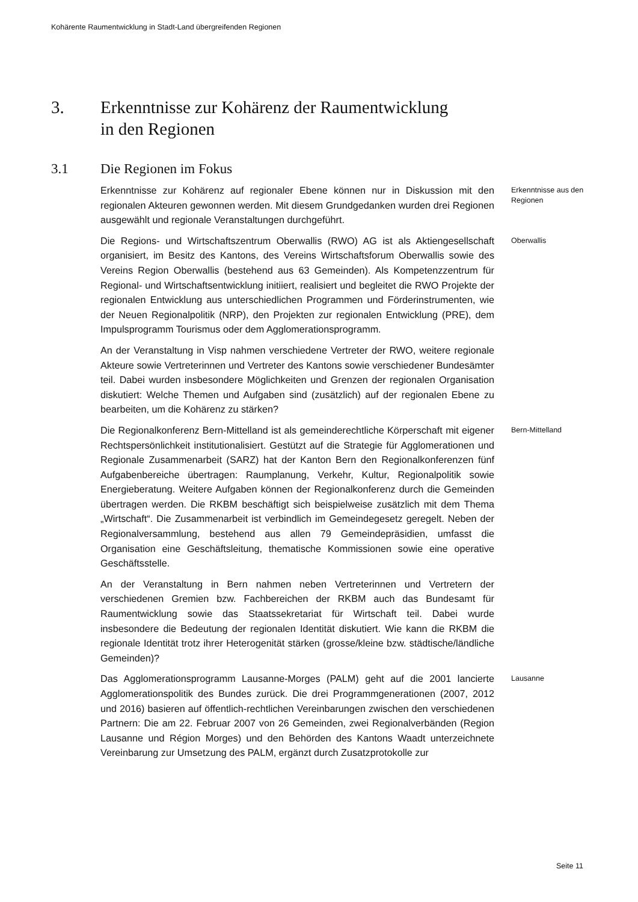Kohärente Raumentwicklung in Stadt-Land übergreifenden Regionen
3. Erkenntnisse zur Kohärenz der Raumentwicklung
in den Regionen
3.1 Die Regionen im Fokus
Erkenntnisse zur Kohärenz auf regionaler Ebene können nur in Diskussion mit den regionalen Akteuren gewonnen werden. Mit diesem Grundgedanken wurden drei Regionen ausgewählt und regionale Veranstaltungen durchgeführt.
Erkenntnisse aus den Regionen
Die Regions- und Wirtschaftszentrum Oberwallis (RWO) AG ist als Aktiengesellschaft organisiert, im Besitz des Kantons, des Vereins Wirtschaftsforum Oberwallis sowie des Vereins Region Oberwallis (bestehend aus 63 Gemeinden). Als Kompetenzzentrum für Regional- und Wirtschaftsentwicklung initiiert, realisiert und begleitet die RWO Projekte der regionalen Entwicklung aus unterschiedlichen Programmen und Förderinstrumenten, wie der Neuen Regionalpolitik (NRP), den Projekten zur regionalen Entwicklung (PRE), dem Impulsprogramm Tourismus oder dem Agglomerationsprogramm.
Oberwallis
An der Veranstaltung in Visp nahmen verschiedene Vertreter der RWO, weitere regionale Akteure sowie Vertreterinnen und Vertreter des Kantons sowie verschiedener Bundesämter teil. Dabei wurden insbesondere Möglichkeiten und Grenzen der regionalen Organisation diskutiert: Welche Themen und Aufgaben sind (zusätzlich) auf der regionalen Ebene zu bearbeiten, um die Kohärenz zu stärken?
Die Regionalkonferenz Bern-Mittelland ist als gemeinderechtliche Körperschaft mit eigener Rechtspersönlichkeit institutionalisiert. Gestützt auf die Strategie für Agglomerationen und Regionale Zusammenarbeit (SARZ) hat der Kanton Bern den Regionalkonferenzen fünf Aufgabenbereiche übertragen: Raumplanung, Verkehr, Kultur, Regionalpolitik sowie Energieberatung. Weitere Aufgaben können der Regionalkonferenz durch die Gemeinden übertragen werden. Die RKBM beschäftigt sich beispielweise zusätzlich mit dem Thema „Wirtschaft“. Die Zusammenarbeit ist verbindlich im Gemeindegesetz geregelt. Neben der Regionalversammlung, bestehend aus allen 79 Gemeindepräsidien, umfasst die Organisation eine Geschäftsleitung, thematische Kommissionen sowie eine operative Geschäftsstelle.
Bern-Mittelland
An der Veranstaltung in Bern nahmen neben Vertreterinnen und Vertretern der verschiedenen Gremien bzw. Fachbereichen der RKBM auch das Bundesamt für Raumentwicklung sowie das Staatssekretariat für Wirtschaft teil. Dabei wurde insbesondere die Bedeutung der regionalen Identität diskutiert. Wie kann die RKBM die regionale Identität trotz ihrer Heterogenität stärken (grosse/kleine bzw. städtische/ländliche Gemeinden)?
Das Agglomerationsprogramm Lausanne-Morges (PALM) geht auf die 2001 lancierte Agglomerationspolitik des Bundes zurück. Die drei Programmgenerationen (2007, 2012 und 2016) basieren auf öffentlich-rechtlichen Vereinbarungen zwischen den verschiedenen Partnern: Die am 22. Februar 2007 von 26 Gemeinden, zwei Regionalverbänden (Region Lausanne und Région Morges) und den Behörden des Kantons Waadt unterzeichnete Vereinbarung zur Umsetzung des PALM, ergänzt durch Zusatzprotokolle zur
Lausanne
Seite 11